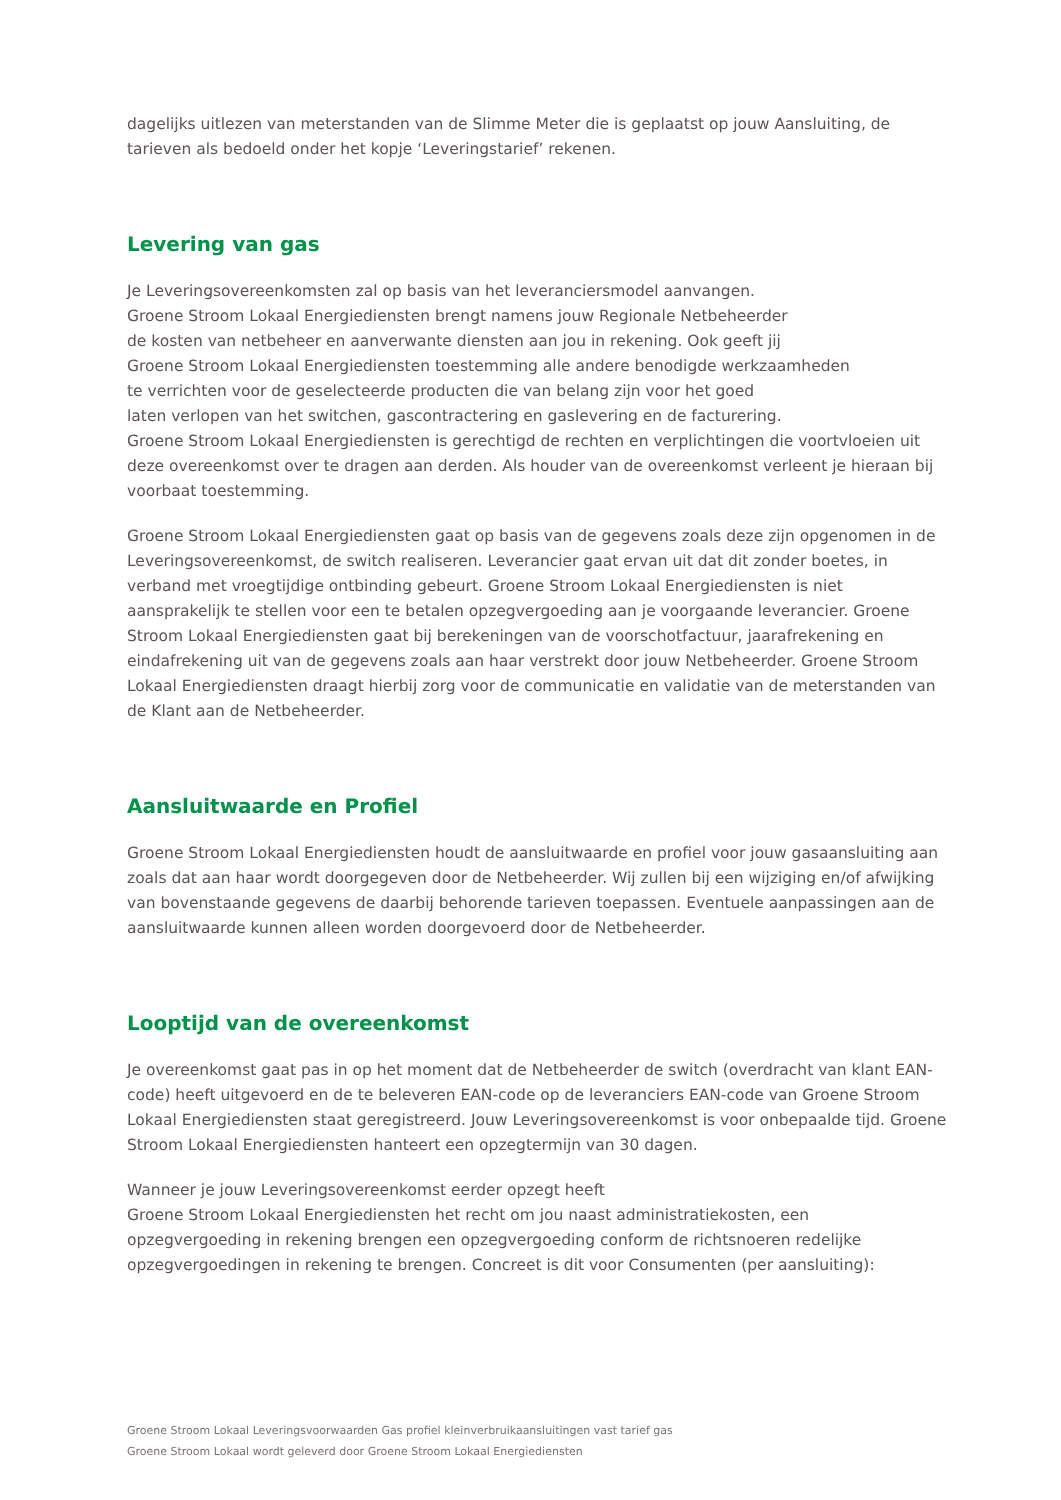dagelijks uitlezen van meterstanden van de Slimme Meter die is geplaatst op jouw Aansluiting, de tarieven als bedoeld onder het kopje ‘Leveringstarief’ rekenen.
Levering van gas
Je Leveringsovereenkomsten zal op basis van het leveranciersmodel aanvangen.
Groene Stroom Lokaal Energiediensten brengt namens jouw Regionale Netbeheerder
de kosten van netbeheer en aanverwante diensten aan jou in rekening. Ook geeft jij
Groene Stroom Lokaal Energiediensten toestemming alle andere benodigde werkzaamheden
te verrichten voor de geselecteerde producten die van belang zijn voor het goed
laten verlopen van het switchen, gascontractering en gaslevering en de facturering.
Groene Stroom Lokaal Energiediensten is gerechtigd de rechten en verplichtingen die voortvloeien uit deze overeenkomst over te dragen aan derden. Als houder van de overeenkomst verleent je hieraan bij voorbaat toestemming.
Groene Stroom Lokaal Energiediensten gaat op basis van de gegevens zoals deze zijn opgenomen in de Leveringsovereenkomst, de switch realiseren. Leverancier gaat ervan uit dat dit zonder boetes, in verband met vroegtijdige ontbinding gebeurt. Groene Stroom Lokaal Energiediensten is niet aansprakelijk te stellen voor een te betalen opzegvergoeding aan je voorgaande leverancier. Groene Stroom Lokaal Energiediensten gaat bij berekeningen van de voorschotfactuur, jaarafrekening en eindafrekening uit van de gegevens zoals aan haar verstrekt door jouw Netbeheerder. Groene Stroom Lokaal Energiediensten draagt hierbij zorg voor de communicatie en validatie van de meterstanden van de Klant aan de Netbeheerder.
Aansluitwaarde en Profiel
Groene Stroom Lokaal Energiediensten houdt de aansluitwaarde en profiel voor jouw gasaansluiting aan zoals dat aan haar wordt doorgegeven door de Netbeheerder. Wij zullen bij een wijziging en/of afwijking van bovenstaande gegevens de daarbij behorende tarieven toepassen. Eventuele aanpassingen aan de aansluitwaarde kunnen alleen worden doorgevoerd door de Netbeheerder.
Looptijd van de overeenkomst
Je overeenkomst gaat pas in op het moment dat de Netbeheerder de switch (overdracht van klant EAN-code) heeft uitgevoerd en de te beleveren EAN-code op de leveranciers EAN-code van Groene Stroom Lokaal Energiediensten staat geregistreerd. Jouw Leveringsovereenkomst is voor onbepaalde tijd. Groene Stroom Lokaal Energiediensten hanteert een opzegtermijn van 30 dagen.
Wanneer je jouw Leveringsovereenkomst eerder opzegt heeft
Groene Stroom Lokaal Energiediensten het recht om jou naast administratiekosten, een opzegvergoeding in rekening brengen een opzegvergoeding conform de richtsnoeren redelijke opzegvergoedingen in rekening te brengen. Concreet is dit voor Consumenten (per aansluiting):
Groene Stroom Lokaal Leveringsvoorwaarden Gas profiel kleinverbruikaansluitingen vast tarief gas
Groene Stroom Lokaal wordt geleverd door Groene Stroom Lokaal Energiediensten